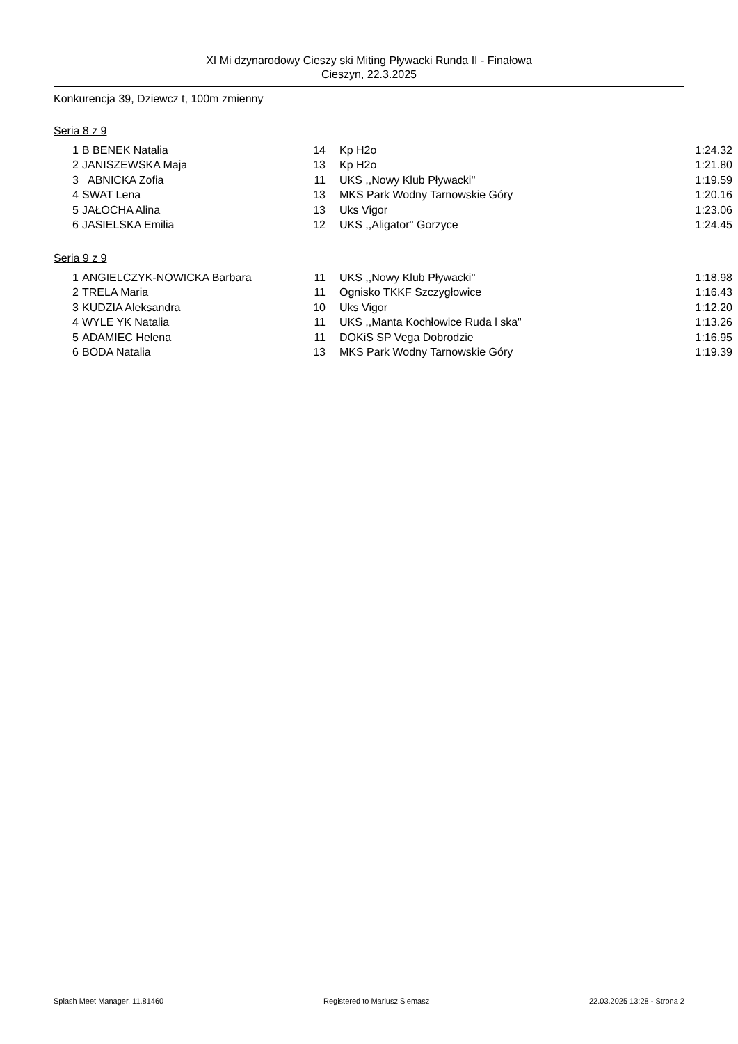XI Mi dzynarodowy Cieszy ski Miting Pływacki Runda II - Finałowa
Cieszyn, 22.3.2025
Konkurencja 39, Dziewcz t, 100m zmienny
Seria 8 z 9
| 1 | B BENEK Natalia | 14 | Kp H2o | 1:24.32 |
| 2 | JANISZEWSKA Maja | 13 | Kp H2o | 1:21.80 |
| 3 | ABNICKA Zofia | 11 | UKS ,,Nowy Klub Pływacki'' | 1:19.59 |
| 4 | SWAT Lena | 13 | MKS Park Wodny Tarnowskie Góry | 1:20.16 |
| 5 | JAŁOCHA Alina | 13 | Uks Vigor | 1:23.06 |
| 6 | JASIELSKA Emilia | 12 | UKS ,,Aligator'' Gorzyce | 1:24.45 |
Seria 9 z 9
| 1 | ANGIELCZYK-NOWICKA Barbara | 11 | UKS ,,Nowy Klub Pływacki'' | 1:18.98 |
| 2 | TRELA Maria | 11 | Ognisko TKKF Szczygłowice | 1:16.43 |
| 3 | KUDZIA Aleksandra | 10 | Uks Vigor | 1:12.20 |
| 4 | WYLE YK Natalia | 11 | UKS ,,Manta Kochłowice Ruda l ska" | 1:13.26 |
| 5 | ADAMIEC Helena | 11 | DOKiS SP Vega Dobrodzie | 1:16.95 |
| 6 | BODA Natalia | 13 | MKS Park Wodny Tarnowskie Góry | 1:19.39 |
Splash Meet Manager, 11.81460 Registered to Mariusz Siemasz 22.03.2025 13:28 - Strona 2